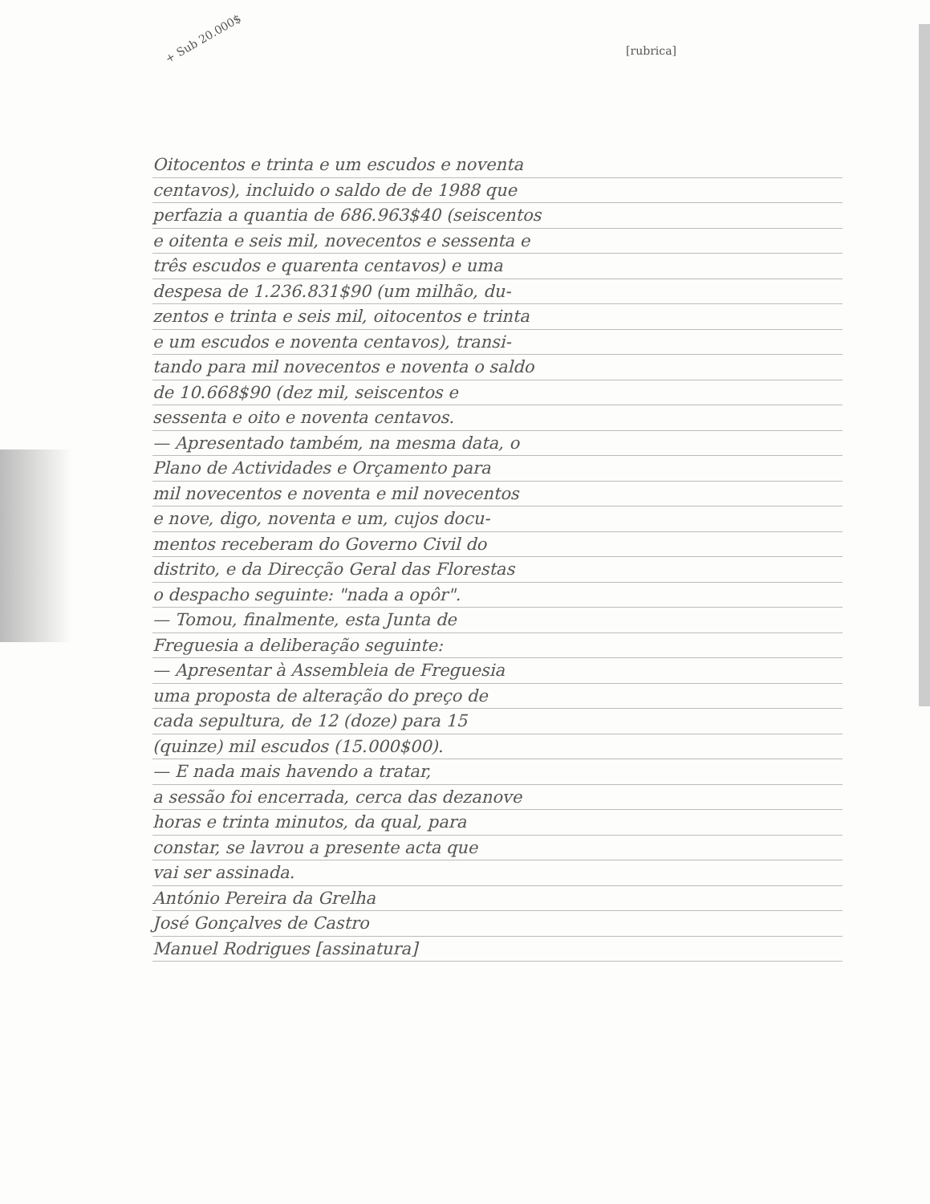+ Sub 20.000$
[rubrica]
Oitocentos e trinta e um escudos e noventa
centavos), incluido o saldo de de 1988 que
perfazia a quantia de 686.963$40 (seiscentos
e oitenta e seis mil, novecentos e sessenta e
três escudos e quarenta centavos) e uma
despesa de 1.236.831$90 (um milhão, du-
zentos e trinta e seis mil, oitocentos e trinta
e um escudos e noventa centavos), transi-
tando para mil novecentos e noventa o saldo
de 10.668$90 (dez mil, seiscentos e
sessenta e oito e noventa centavos.
— Apresentado também, na mesma data, o
Plano de Actividades e Orçamento para
mil novecentos e noventa e mil novecentos
e nove, digo, noventa e um, cujos docu-
mentos receberam do Governo Civil do
distrito, e da Direcção Geral das Florestas
o despacho seguinte: "nada a opôr".
— Tomou, finalmente, esta Junta de
Freguesia a deliberação seguinte:
— Apresentar à Assembleia de Freguesia
uma proposta de alteração do preço de
cada sepultura, de 12 (doze) para 15
(quinze) mil escudos (15.000$00).
— E nada mais havendo a tratar,
a sessão foi encerrada, cerca das dezanove
horas e trinta minutos, da qual, para
constar, se lavrou a presente acta que
vai ser assinada.
António Pereira da Grelha
José Gonçalves de Castro
Manuel Rodrigues [assinatura]